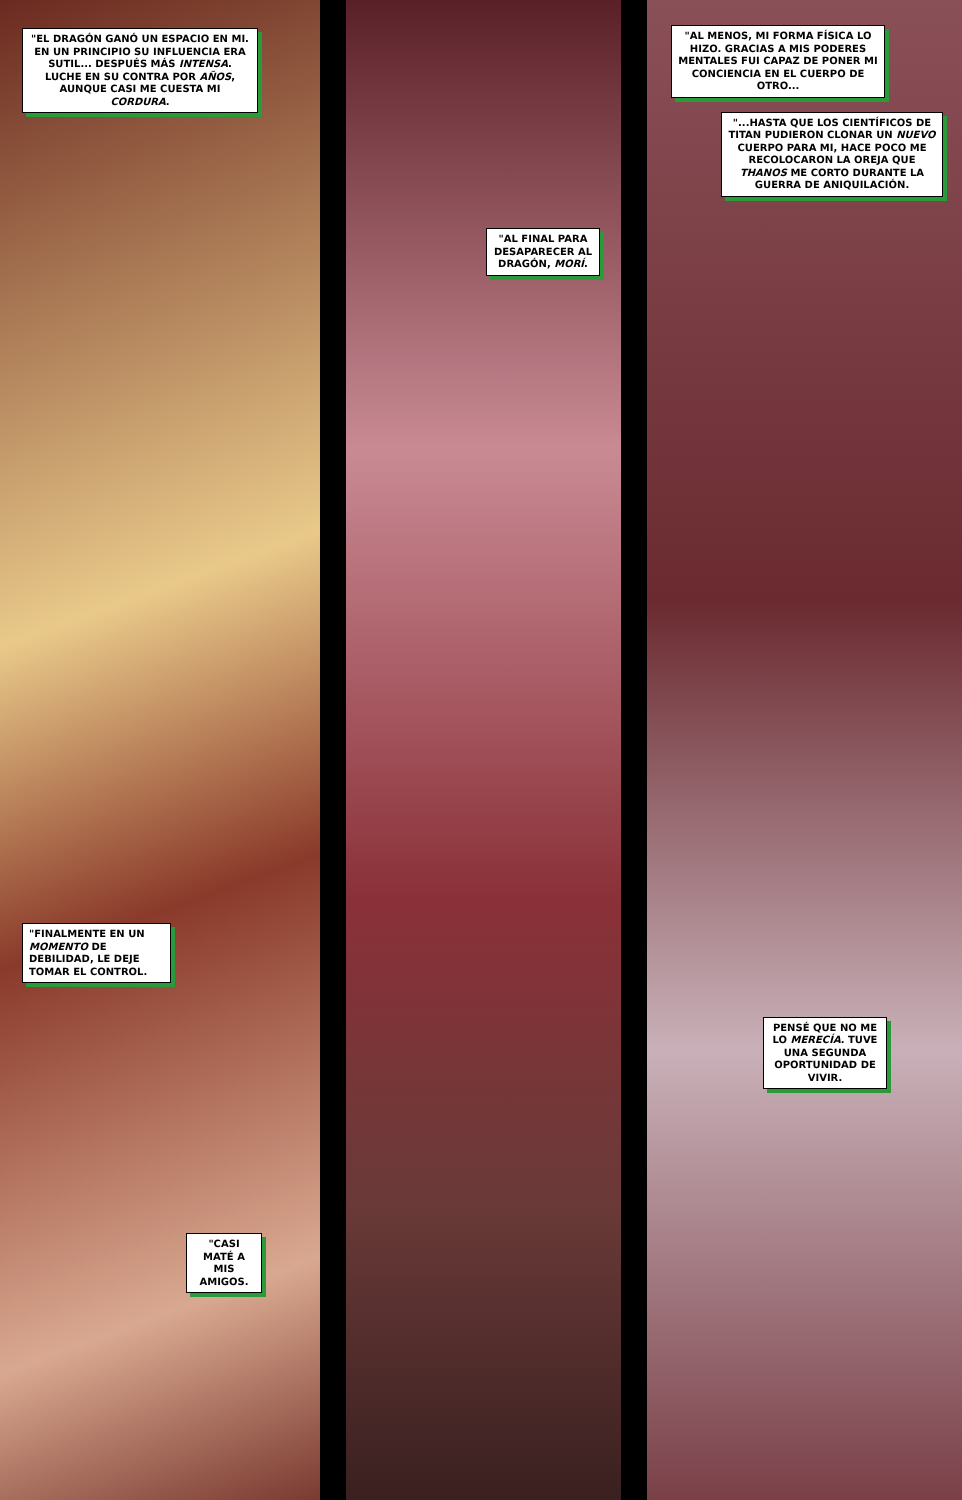"EL DRAGÓN GANÓ UN ESPACIO EN MI. EN UN PRINCIPIO SU INFLUENCIA ERA SUTIL... DESPUÉS MÁS INTENSA. LUCHE EN SU CONTRA POR AÑOS, AUNQUE CASI ME CUESTA MI CORDURA.
"FINALMENTE EN UN MOMENTO DE DEBILIDAD, LE DEJE TOMAR EL CONTROL.
"CASI MATÉ A MIS AMIGOS.
"AL FINAL PARA DESAPARECER AL DRAGÓN, MORÍ.
"AL MENOS, MI FORMA FÍSICA LO HIZO. GRACIAS A MIS PODERES MENTALES FUI CAPAZ DE PONER MI CONCIENCIA EN EL CUERPO DE OTRO...
"...HASTA QUE LOS CIENTÍFICOS DE TITAN PUDIERON CLONAR UN NUEVO CUERPO PARA MI, HACE POCO ME RECOLOCARON LA OREJA QUE THANOS ME CORTO DURANTE LA GUERRA DE ANIQUILACIÓN.
PENSÉ QUE NO ME LO MERECÍA. TUVE UNA SEGUNDA OPORTUNIDAD DE VIVIR.